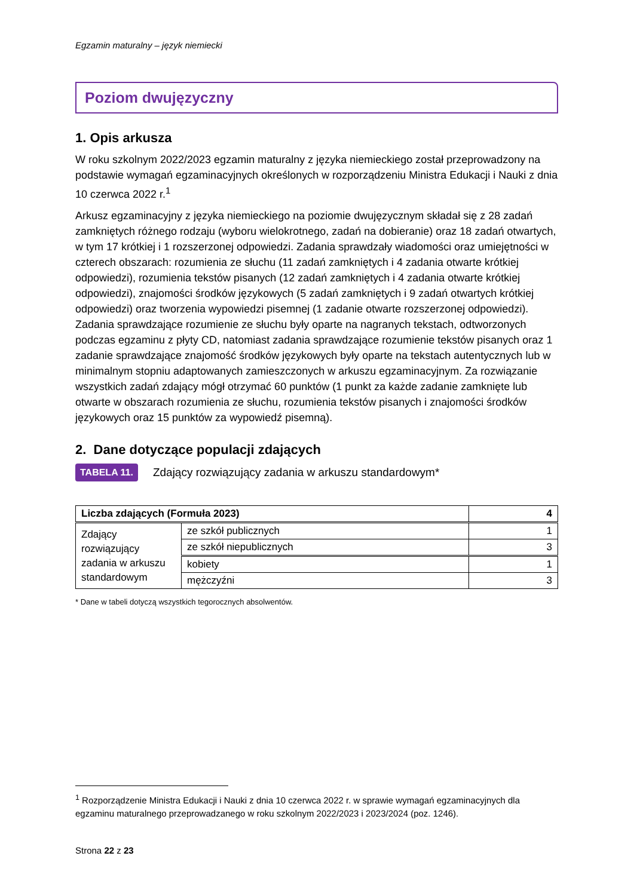Egzamin maturalny – język niemiecki
Poziom dwujęzyczny
1. Opis arkusza
W roku szkolnym 2022/2023 egzamin maturalny z języka niemieckiego został przeprowadzony na podstawie wymagań egzaminacyjnych określonych w rozporządzeniu Ministra Edukacji i Nauki z dnia 10 czerwca 2022 r.<sup>1</sup>
Arkusz egzaminacyjny z języka niemieckiego na poziomie dwujęzycznym składał się z 28 zadań zamkniętych różnego rodzaju (wyboru wielokrotnego, zadań na dobieranie) oraz 18 zadań otwartych, w tym 17 krótkiej i 1 rozszerzonej odpowiedzi. Zadania sprawdzały wiadomości oraz umiejętności w czterech obszarach: rozumienia ze słuchu (11 zadań zamkniętych i 4 zadania otwarte krótkiej odpowiedzi), rozumienia tekstów pisanych (12 zadań zamkniętych i 4 zadania otwarte krótkiej odpowiedzi), znajomości środków językowych (5 zadań zamkniętych i 9 zadań otwartych krótkiej odpowiedzi) oraz tworzenia wypowiedzi pisemnej (1 zadanie otwarte rozszerzonej odpowiedzi). Zadania sprawdzające rozumienie ze słuchu były oparte na nagranych tekstach, odtworzonych podczas egzaminu z płyty CD, natomiast zadania sprawdzające rozumienie tekstów pisanych oraz 1 zadanie sprawdzające znajomość środków językowych były oparte na tekstach autentycznych lub w minimalnym stopniu adaptowanych zamieszczonych w arkuszu egzaminacyjnym. Za rozwiązanie wszystkich zadań zdający mógł otrzymać 60 punktów (1 punkt za każde zadanie zamknięte lub otwarte w obszarach rozumienia ze słuchu, rozumienia tekstów pisanych i znajomości środków językowych oraz 15 punktów za wypowiedź pisemną).
2. Dane dotyczące populacji zdających
TABELA 11. Zdający rozwiązujący zadania w arkuszu standardowym*
| Liczba zdających (Formuła 2023) | | 4 |
| Zdający rozwiązujący zadania w arkuszu standardowym | ze szkół publicznych | 1 |
| | ze szkół niepublicznych | 3 |
| | kobiety | 1 |
| | mężczyźni | 3 |
* Dane w tabeli dotyczą wszystkich tegorocznych absolwentów.
<sup>1</sup> Rozporządzenie Ministra Edukacji i Nauki z dnia 10 czerwca 2022 r. w sprawie wymagań egzaminacyjnych dla egzaminu maturalnego przeprowadzanego w roku szkolnym 2022/2023 i 2023/2024 (poz. 1246).
Strona 22 z 23